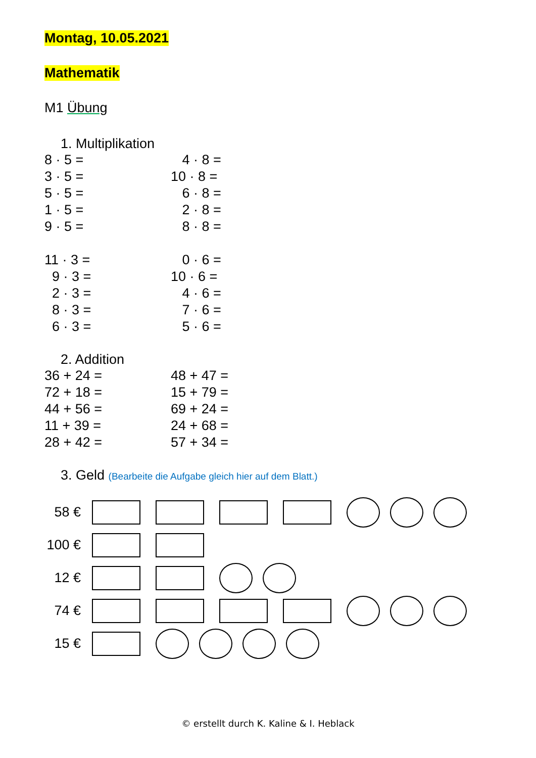Montag, 10.05.2021
Mathematik
M1 Übung
1. Multiplikation
8 · 5 =
4 · 8 =
3 · 5 =
10 · 8 =
5 · 5 =
6 · 8 =
1 · 5 =
2 · 8 =
9 · 5 =
8 · 8 =
11 · 3 =
0 · 6 =
9 · 3 =
10 · 6 =
2 · 3 =
4 · 6 =
8 · 3 =
7 · 6 =
6 · 3 =
5 · 6 =
2. Addition
36 + 24 =
48 + 47 =
72 + 18 =
15 + 79 =
44 + 56 =
69 + 24 =
11 + 39 =
24 + 68 =
28 + 42 =
57 + 34 =
3. Geld (Bearbeite die Aufgabe gleich hier auf dem Blatt.)
58 €
100 €
12 €
74 €
15 €
© erstellt durch K. Kaline & I. Heblack